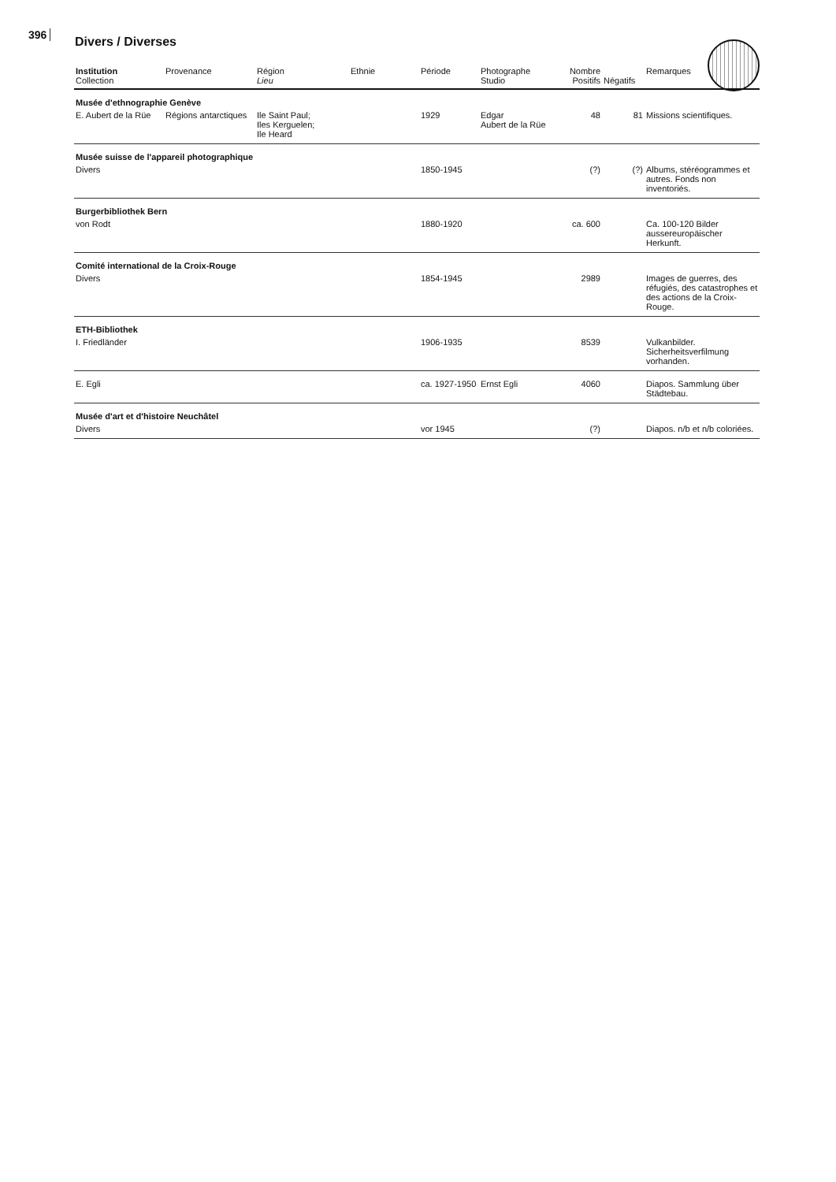396 Divers / Diverses
| Institution Collection | Provenance | Région Lieu | Ethnie | Période | Photographe Studio | Nombre Positifs | Négatifs | Remarques |
| --- | --- | --- | --- | --- | --- | --- | --- | --- |
| Musée d'ethnographie Genève | | | | | | | | |
| E. Aubert de la Rüe | Régions antarctiques | Ile Saint Paul; Iles Kerguelen; Ile Heard | | 1929 | Edgar Aubert de la Rüe | 48 | 81 | Missions scientifiques. |
| Musée suisse de l'appareil photographique | | | | | | | | |
| Divers | | | | 1850-1945 | | (?) | (?) | Albums, stéréogrammes et autres. Fonds non inventoriés. |
| Burgerbibliothek Bern | | | | | | | | |
| von Rodt | | | | 1880-1920 | | ca. 600 | | Ca. 100-120 Bilder aussereuropäischer Herkunft. |
| Comité international de la Croix-Rouge | | | | | | | | |
| Divers | | | | 1854-1945 | | 2989 | | Images de guerres, des réfugiés, des catastrophes et des actions de la Croix-Rouge. |
| ETH-Bibliothek | | | | | | | | |
| I. Friedländer | | | | 1906-1935 | | 8539 | | Vulkanbilder. Sicherheitsverfilmung vorhanden. |
| E. Egli | | | | ca. 1927-1950 | Ernst Egli | 4060 | | Diapos. Sammlung über Städtebau. |
| Musée d'art et d'histoire Neuchâtel | | | | | | | | |
| Divers | | | | vor 1945 | | (?) | | Diapos. n/b et n/b coloriées. |